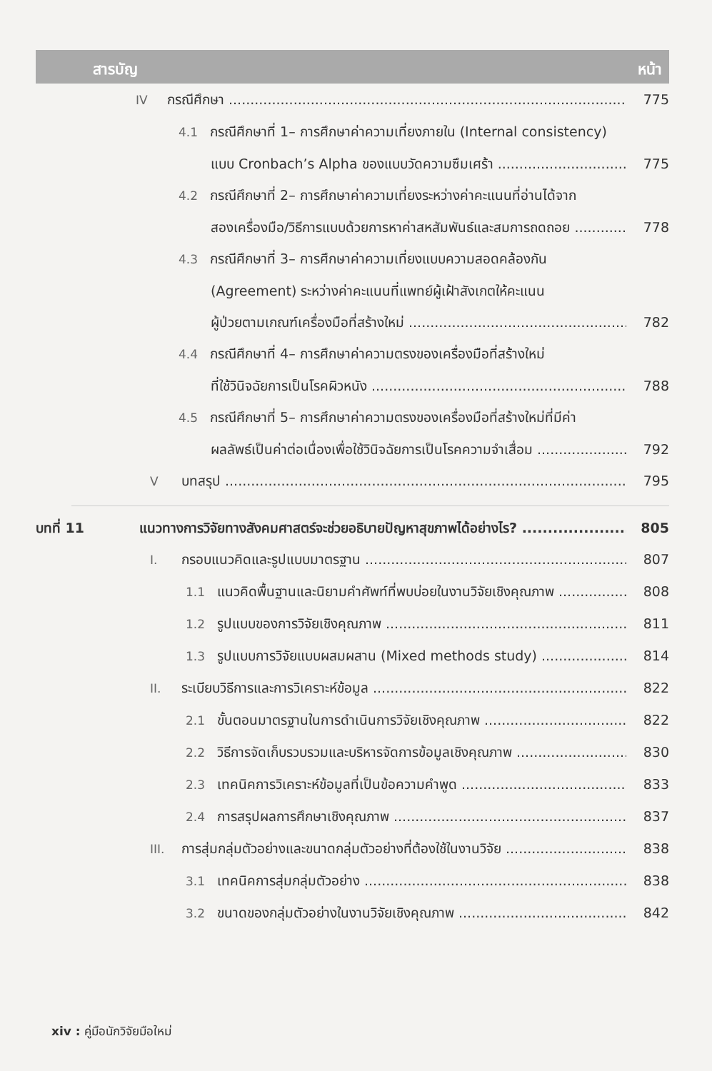สารบัญ หน้า
IV กรณีศึกษา 775
4.1 กรณีศึกษาที่ 1– การศึกษาค่าความเที่ยงภายใน (Internal consistency)
แบบ Cronbach’s Alpha ของแบบวัดความซึมเศร้า 775
4.2 กรณีศึกษาที่ 2– การศึกษาค่าความเที่ยงระหว่างค่าคะแนนที่อ่านได้จาก
สองเครื่องมือ/วิธีการแบบด้วยการหาค่าสหสัมพันธ์และสมการถดถอย 778
4.3 กรณีศึกษาที่ 3– การศึกษาค่าความเที่ยงแบบความสอดคล้องกัน
(Agreement) ระหว่างค่าคะแนนที่แพทย์ผู้เฝ้าสังเกตให้คะแนน
ผู้ป่วยตามเกณฑ์เครื่องมือที่สร้างใหม่ 782
4.4 กรณีศึกษาที่ 4– การศึกษาค่าความตรงของเครื่องมือที่สร้างใหม่
ที่ใช้วินิจฉัยการเป็นโรคผิวหนัง 788
4.5 กรณีศึกษาที่ 5– การศึกษาค่าความตรงของเครื่องมือที่สร้างใหม่ที่มีค่า
ผลลัพธ์เป็นค่าต่อเนื่องเพื่อใช้วินิจฉัยการเป็นโรคความจำเสื่อม 792
Vบทสรุป 795
บทที่ 11 แนวทางการวิจัยทางสังคมศาสตร์จะช่วยอธิบายปัญหาสุขภาพได้อย่างไร? 805
I. กรอบแนวคิดและรูปแบบมาตรฐาน 807
1.1 แนวคิดพื้นฐานและนิยามคำศัพท์ที่พบบ่อยในงานวิจัยเชิงคุณภาพ 808
1.2 รูปแบบของการวิจัยเชิงคุณภาพ 811
1.3 รูปแบบการวิจัยแบบผสมผสาน (Mixed methods study) 814
II. ระเบียบวิธีการและการวิเคราะห์ข้อมูล 822
2.1 ขั้นตอนมาตรฐานในการดำเนินการวิจัยเชิงคุณภาพ 822
2.2 วิธีการจัดเก็บรวบรวมและบริหารจัดการข้อมูลเชิงคุณภาพ 830
2.3 เทคนิคการวิเคราะห์ข้อมูลที่เป็นข้อความคำพูด 833
2.4 การสรุปผลการศึกษาเชิงคุณภาพ 837
III. การสุ่มกลุ่มตัวอย่างและขนาดกลุ่มตัวอย่างที่ต้องใช้ในงานวิจัย 838
3.1 เทคนิคการสุ่มกลุ่มตัวอย่าง 838
3.2 ขนาดของกลุ่มตัวอย่างในงานวิจัยเชิงคุณภาพ 842
xiv : คู่มือนักวิจัยมือใหม่